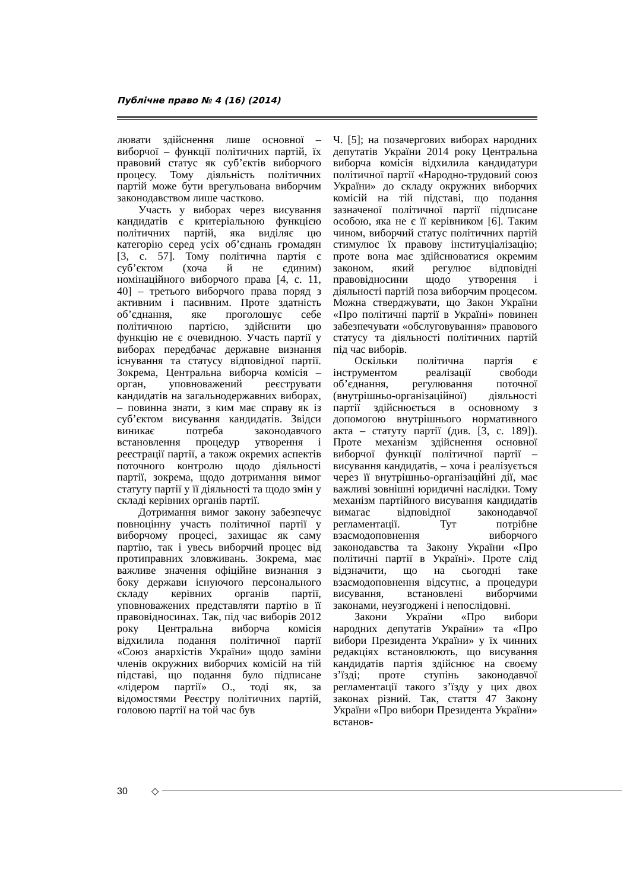Публічне право № 4 (16) (2014)
лювати здійснення лише основної – виборчої – функції політичних партій, їх правовий статус як суб’єктів виборчого процесу. Тому діяльність політичних партій може бути врегульована виборчим законодавством лише частково.
Участь у виборах через висування кандидатів є критеріальною функцією політичних партій, яка виділяє цю категорію серед усіх об’єднань громадян [3, с. 57]. Тому політична партія є суб’єктом (хоча й не єдиним) номінаційного виборчого права [4, с. 11, 40] – третього виборчого права поряд з активним і пасивним. Проте здатність об’єднання, яке проголошує себе політичною партією, здійснити цю функцію не є очевидною. Участь партії у виборах передбачає державне визнання існування та статусу відповідної партії. Зокрема, Центральна виборча комісія – орган, уповноважений реєструвати кандидатів на загальнодержавних виборах, – повинна знати, з ким має справу як із суб’єктом висування кандидатів. Звідси виникає потреба законодавчого встановлення процедур утворення і реєстрації партії, а також окремих аспектів поточного контролю щодо діяльності партії, зокрема, щодо дотримання вимог статуту партії у її діяльності та щодо змін у складі керівних органів партії.
Дотримання вимог закону забезпечує повноцінну участь політичної партії у виборчому процесі, захищає як саму партію, так і увесь виборчий процес від протиправних зловживань. Зокрема, має важливе значення офіційне визнання з боку держави існуючого персонального складу керівних органів партії, уповноважених представляти партію в її правовідносинах. Так, під час виборів 2012 року Центральна виборча комісія відхилила подання політичної партії «Союз анархістів України» щодо заміни членів окружних виборчих комісій на тій підставі, що подання було підписане «лідером партії» О., тоді як, за відомостями Реєстру політичних партій, головою партії на той час був
Ч. [5]; на позачергових виборах народних депутатів України 2014 року Центральна виборча комісія відхилила кандидатури політичної партії «Народно-трудовий союз України» до складу окружних виборчих комісій на тій підставі, що подання зазначеної політичної партії підписане особою, яка не є її керівником [6]. Таким чином, виборчий статус політичних партій стимулює їх правову інституціалізацію; проте вона має здійснюватися окремим законом, який регулює відповідні правовідносини щодо утворення і діяльності партій поза виборчим процесом. Можна стверджувати, що Закон України «Про політичні партії в Україні» повинен забезпечувати «обслуговування» правового статусу та діяльності політичних партій під час виборів.
Оскільки політична партія є інструментом реалізації свободи об’єднання, регулювання поточної (внутрішньо-організаційної) діяльності партії здійснюється в основному з допомогою внутрішнього нормативного акта – статуту партії (див. [3, с. 189]). Проте механізм здійснення основної виборчої функції політичної партії – висування кандидатів, – хоча і реалізується через її внутрішньо-організаційні дії, має важливі зовнішні юридичні наслідки. Тому механізм партійного висування кандидатів вимагає відповідної законодавчої регламентації. Тут потрібне взаємодоповнення виборчого законодавства та Закону України «Про політичні партії в Україні». Проте слід відзначити, що на сьогодні таке взаємодоповнення відсутнє, а процедури висування, встановлені виборчими законами, неузгоджені і непослідовні.
Закони України «Про вибори народних депутатів України» та «Про вибори Президента України» у їх чинних редакціях встановлюють, що висування кандидатів партія здійснює на своєму з’їзді; проте ступінь законодавчої регламентації такого з’їзду у цих двох законах різний. Так, стаття 47 Закону України «Про вибори Президента України» встанов-
30 ◇